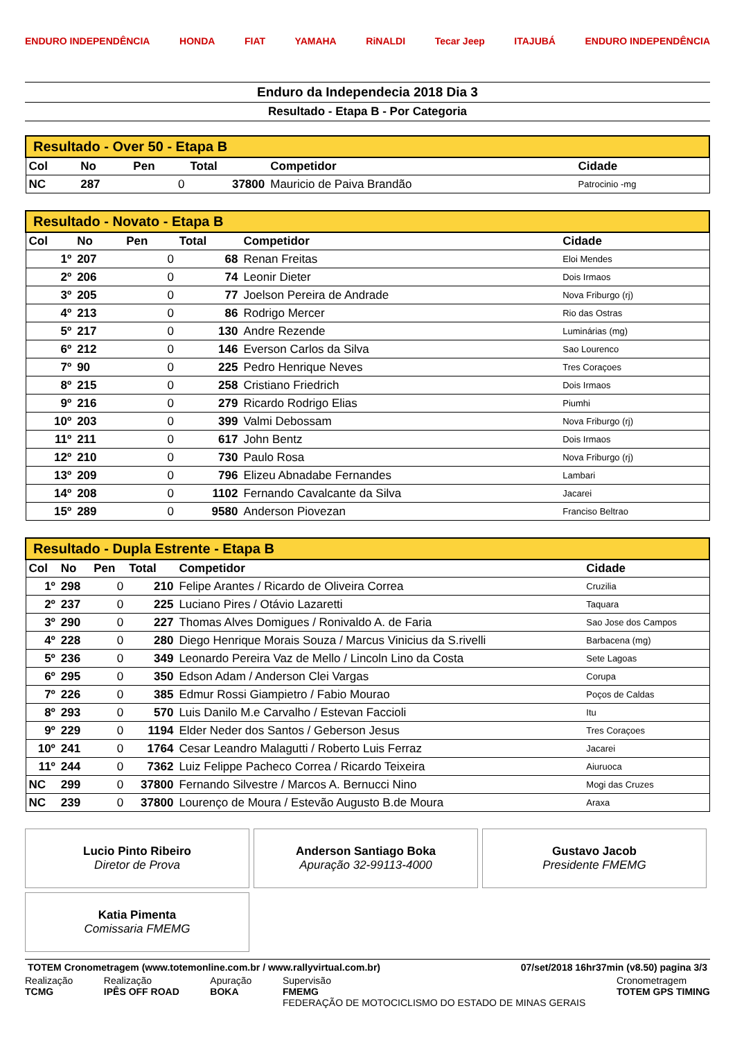ENDURO INDEPENDÊNCIA HONDA FIAT YAMAHA RiNALDI Tecar Jeep ITAJUBÁ ENDURO INDEPENDÊNCIA
Enduro da Independecia 2018 Dia 3
Resultado - Etapa B - Por Categoria
| Resultado - Over 50 - Etapa B | | | | | |
| --- | --- | --- | --- | --- | --- |
| Col | No | Pen | Total | Competidor | Cidade |
| NC | 287 | 0 | 37800 | Mauricio de Paiva Brandão | Patrocinio -mg |
| Resultado - Novato - Etapa B | | | | | |
| --- | --- | --- | --- | --- | --- |
| Col | No | Pen | Total | Competidor | Cidade |
| 1º | 207 | 0 | 68 | Renan Freitas | Eloi Mendes |
| 2º | 206 | 0 | 74 | Leonir Dieter | Dois Irmaos |
| 3º | 205 | 0 | 77 | Joelson Pereira de Andrade | Nova Friburgo (rj) |
| 4º | 213 | 0 | 86 | Rodrigo Mercer | Rio das Ostras |
| 5º | 217 | 0 | 130 | Andre Rezende | Luminárias (mg) |
| 6º | 212 | 0 | 146 | Everson Carlos da Silva | Sao Lourenco |
| 7º | 90 | 0 | 225 | Pedro Henrique Neves | Tres Coraçoes |
| 8º | 215 | 0 | 258 | Cristiano Friedrich | Dois Irmaos |
| 9º | 216 | 0 | 279 | Ricardo Rodrigo Elias | Piumhi |
| 10º | 203 | 0 | 399 | Valmi Debossam | Nova Friburgo (rj) |
| 11º | 211 | 0 | 617 | John Bentz | Dois Irmaos |
| 12º | 210 | 0 | 730 | Paulo Rosa | Nova Friburgo (rj) |
| 13º | 209 | 0 | 796 | Elizeu Abnadabe Fernandes | Lambari |
| 14º | 208 | 0 | 1102 | Fernando Cavalcante da Silva | Jacarei |
| 15º | 289 | 0 | 9580 | Anderson Piovezan | Franciso Beltrao |
| Resultado - Dupla Estrente - Etapa B | | | | | |
| --- | --- | --- | --- | --- | --- |
| Col | No | Pen | Total | Competidor | Cidade |
| 1º | 298 | 0 | 210 | Felipe Arantes / Ricardo de Oliveira Correa | Cruzilia |
| 2º | 237 | 0 | 225 | Luciano Pires / Otávio Lazaretti | Taquara |
| 3º | 290 | 0 | 227 | Thomas Alves Domigues / Ronivaldo A. de Faria | Sao Jose dos Campos |
| 4º | 228 | 0 | 280 | Diego Henrique Morais Souza / Marcus Vinicius da S.rivelli | Barbacena (mg) |
| 5º | 236 | 0 | 349 | Leonardo Pereira Vaz de Mello / Lincoln Lino da Costa | Sete Lagoas |
| 6º | 295 | 0 | 350 | Edson Adam / Anderson Clei Vargas | Corupa |
| 7º | 226 | 0 | 385 | Edmur Rossi Giampietro / Fabio Mourao | Poços de Caldas |
| 8º | 293 | 0 | 570 | Luis Danilo M.e Carvalho / Estevan Faccioli | Itu |
| 9º | 229 | 0 | 1194 | Elder Neder dos Santos / Geberson Jesus | Tres Coraçoes |
| 10º | 241 | 0 | 1764 | Cesar Leandro Malagutti / Roberto Luis Ferraz | Jacarei |
| 11º | 244 | 0 | 7362 | Luiz Felippe Pacheco Correa / Ricardo Teixeira | Aiuruoca |
| NC | 299 | 0 | 37800 | Fernando Silvestre / Marcos A. Bernucci Nino | Mogi das Cruzes |
| NC | 239 | 0 | 37800 | Lourenço de Moura / Estevão Augusto B.de Moura | Araxa |
Lucio Pinto Ribeiro
Diretor de Prova
Anderson Santiago Boka
Apuração 32-99113-4000
Gustavo Jacob
Presidente FMEMG
Katia Pimenta
Comissaria FMEMG
TOTEM Cronometragem (www.totemonline.com.br / www.rallyvirtual.com.br) 07/set/2018 16hr37min (v8.50) pagina 3/3
Realização
TCMG
Realização
IPÊS OFF ROAD
Apuração
BOKA
Supervisão
FMEMG
FEDERAÇÃO DE MOTOCICLISMO DO ESTADO DE MINAS GERAIS
Cronometragem
TOTEM GPS TIMING